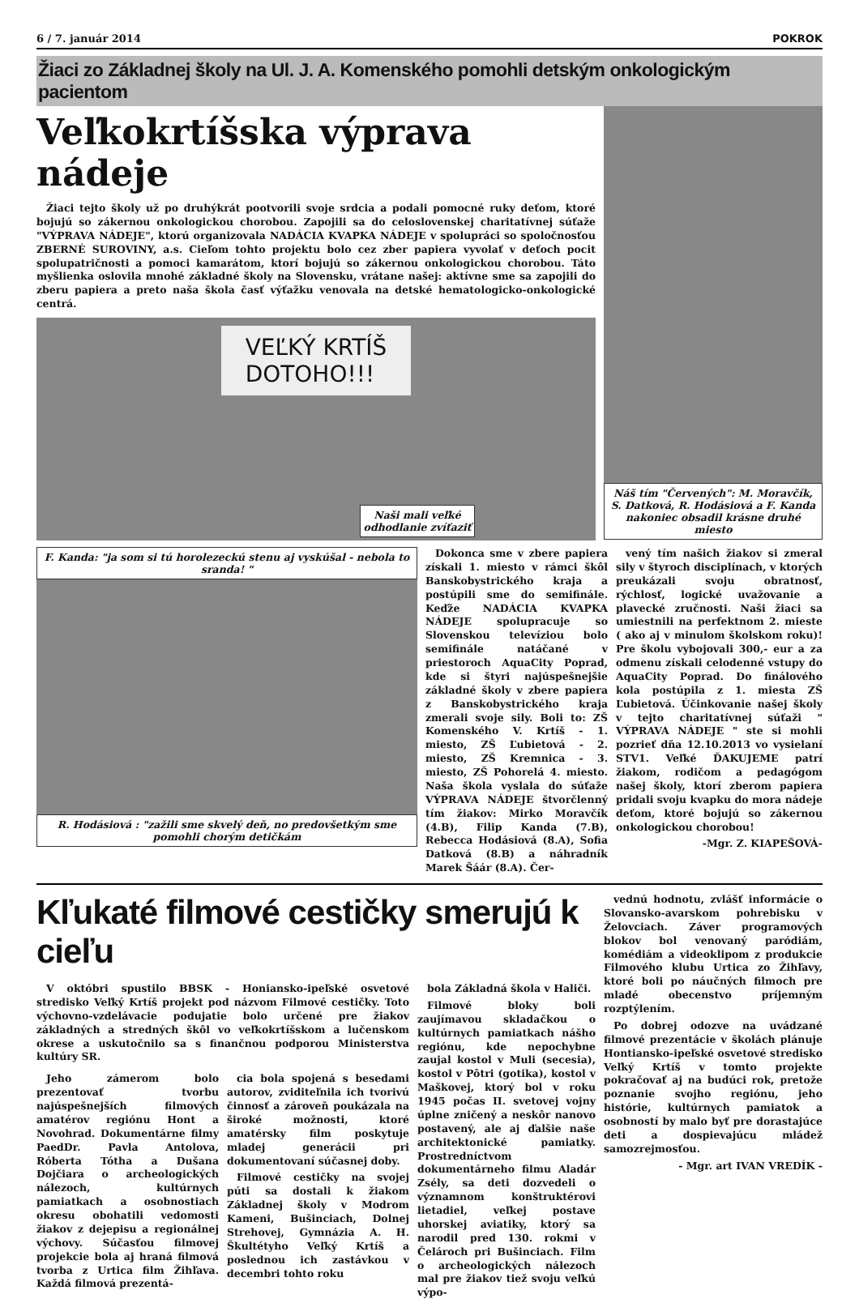6 / 7. január 2014 POKROK
Žiaci zo Základnej školy na Ul. J. A. Komenského pomohli detským onkologickým pacientom
Veľkokrtíšska výprava nádeje
Žiaci tejto školy už po druhýkrát pootvorili svoje srdcia a podali pomocné ruky deťom, ktoré bojujú so zákernou onkologickou chorobou. Zapojili sa do celoslovenskej charitatívnej súťaže "VÝPRAVA NÁDEJE", ktorú organizovala NADÁCIA KVAPKA NÁDEJE v spolupráci so spoločnosťou ZBERNÉ SUROVINY, a.s. Cieľom tohto projektu bolo cez zber papiera vyvolať v deťoch pocit spolupatričnosti a pomoci kamarátom, ktorí bojujú so zákernou onkologickou chorobou. Táto myšlienka oslovila mnohé základné školy na Slovensku, vrátane našej: aktívne sme sa zapojili do zberu papiera a preto naša škola časť výťažku venovala na detské hematologicko-onkologické centrá.
VEĽKÝ KRTÍŠ
DOTOHO!!!
Naši mali veľké
odhodlanie zvíťaziť
Náš tím "Červených": M. Moravčík, S. Datková, R. Hodásiová a F. Kanda nakoniec obsadil krásne druhé miesto
F. Kanda: "ja som si tú horolezeckú stenu aj vyskúšal - nebola to sranda! "
R. Hodásiová : "zažili sme skvelý deň, no predovšetkým sme pomohli chorým detičkám
Dokonca sme v zbere papiera získali 1. miesto v rámci škôl Banskobystrického kraja a postúpili sme do semifinále. Keďže NADÁCIA KVAPKA NÁDEJE spolupracuje so Slovenskou televíziou bolo semifinále natáčané v priestoroch AquaCity Poprad, kde si štyri najúspešnejšie základné školy v zbere papiera z Banskobystrického kraja zmerali svoje sily. Boli to: ZŠ Komenského V. Krtíš - 1. miesto, ZŠ Ľubietová - 2. miesto, ZŠ Kremnica - 3. miesto, ZŠ Pohorelá 4. miesto. Naša škola vyslala do súťaže VÝPRAVA NÁDEJE štvorčlenný tím žiakov: Mirko Moravčík (4.B), Filip Kanda (7.B), Rebecca Hodásiová (8.A), Sofia Datková (8.B) a náhradník Marek Šáár (8.A). Čer-
vený tím našich žiakov si zmeral sily v štyroch disciplínach, v ktorých preukázali svoju obratnosť, rýchlosť, logické uvažovanie a plavecké zručnosti. Naši žiaci sa umiestnili na perfektnom 2. mieste ( ako aj v minulom školskom roku)! Pre školu vybojovali 300,- eur a za odmenu získali celodenné vstupy do AquaCity Poprad. Do finálového kola postúpila z 1. miesta ZŠ Ľubietová. Účinkovanie našej školy v tejto charitatívnej súťaži " VÝPRAVA NÁDEJE " ste si mohli pozrieť dňa 12.10.2013 vo vysielaní STV1. Veľké ĎAKUJEME patrí žiakom, rodičom a pedagógom našej školy, ktorí zberom papiera pridali svoju kvapku do mora nádeje deťom, ktoré bojujú so zákernou onkologickou chorobou!
-Mgr. Z. KIAPEŠOVÁ-
Kľukaté filmové cestičky smerujú k cieľu
V októbri spustilo BBSK - Honiansko-ipeľské osvetové stredisko Veľký Krtíš projekt pod názvom Filmové cestičky. Toto výchovno-vzdelávacie podujatie bolo určené pre žiakov základných a stredných škôl vo veľkokrtíšskom a lučenskom okrese a uskutočnilo sa s finančnou podporou Ministerstva kultúry SR.
Jeho zámerom bolo prezentovať tvorbu najúspešnejších filmových amatérov regiónu Hont a Novohrad. Dokumentárne filmy PaedDr. Pavla Antolova, Róberta Tótha a Dušana Dojčiara o archeologických nálezoch, kultúrnych pamiatkach a osobnostiach okresu obohatili vedomosti žiakov z dejepisu a regionálnej výchovy. Súčasťou filmovej projekcie bola aj hraná filmová tvorba z Urtica film Žihľava. Každá filmová prezentá-
cia bola spojená s besedami autorov, zviditeľnila ich tvorivú činnosť a zároveň poukázala na široké možnosti, ktoré amatérsky film poskytuje mladej generácii pri dokumentovaní súčasnej doby.
Filmové cestičky na svojej púti sa dostali k žiakom Základnej školy v Modrom Kameni, Bušinciach, Dolnej Strehovej, Gymnázia A. H. Škultétyho Veľký Krtíš a poslednou ich zastávkou v decembri tohto roku
bola Základná škola v Haliči.
Filmové bloky boli zaujímavou skladačkou o kultúrnych pamiatkach nášho regiónu, kde nepochybne zaujal kostol v Muli (secesia), kostol v Pôtri (gotika), kostol v Maškovej, ktorý bol v roku 1945 počas II. svetovej vojny úplne zničený a neskôr nanovo postavený, ale aj ďalšie naše architektonické pamiatky. Prostredníctvom dokumentárneho filmu Aladár Zsély, sa deti dozvedeli o významnom konštruktérovi lietadiel, veľkej postave uhorskej aviatiky, ktorý sa narodil pred 130. rokmi v Čelároch pri Bušinciach. Film o archeologických nálezoch mal pre žiakov tiež svoju veľkú výpo-
vednú hodnotu, zvlášť informácie o Slovansko-avarskom pohrebisku v Želovciach. Záver programových blokov bol venovaný paródiám, komédiám a videoklipom z produkcie Filmového klubu Urtica zo Žihľavy, ktoré boli po náučných filmoch pre mladé obecenstvo príjemným rozptýlením.
Po dobrej odozve na uvádzané filmové prezentácie v školách plánuje Hontiansko-ipeľské osvetové stredisko Veľký Krtíš v tomto projekte pokračovať aj na budúci rok, pretože poznanie svojho regiónu, jeho histórie, kultúrnych pamiatok a osobností by malo byť pre dorastajúce deti a dospievajúcu mládež samozrejmosťou.
- Mgr. art IVAN VREDÍK -